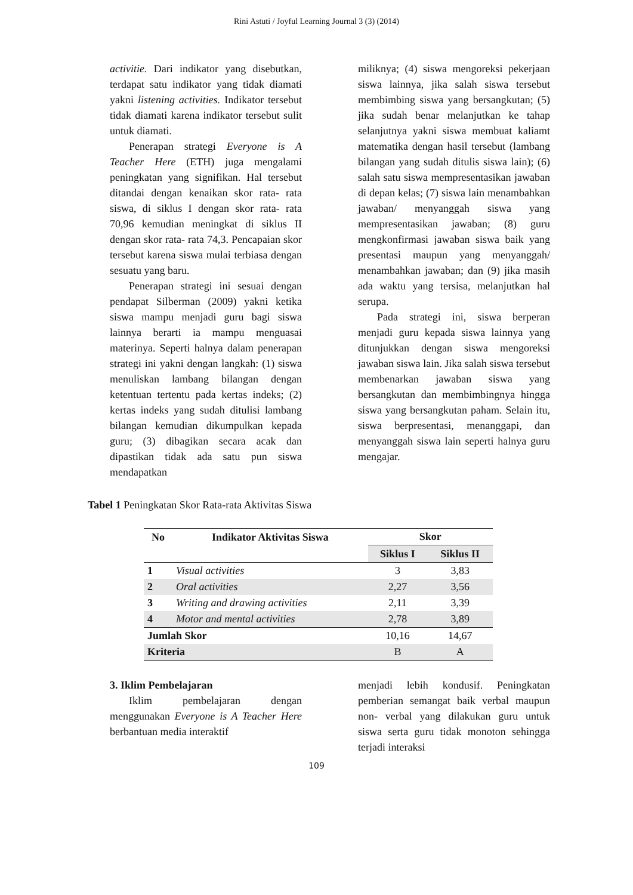Rini Astuti / Joyful Learning Journal 3 (3) (2014)
activitie. Dari indikator yang disebutkan, terdapat satu indikator yang tidak diamati yakni listening activities. Indikator tersebut tidak diamati karena indikator tersebut sulit untuk diamati.
Penerapan strategi Everyone is A Teacher Here (ETH) juga mengalami peningkatan yang signifikan. Hal tersebut ditandai dengan kenaikan skor rata- rata siswa, di siklus I dengan skor rata- rata 70,96 kemudian meningkat di siklus II dengan skor rata- rata 74,3. Pencapaian skor tersebut karena siswa mulai terbiasa dengan sesuatu yang baru.
Penerapan strategi ini sesuai dengan pendapat Silberman (2009) yakni ketika siswa mampu menjadi guru bagi siswa lainnya berarti ia mampu menguasai materinya. Seperti halnya dalam penerapan strategi ini yakni dengan langkah: (1) siswa menuliskan lambang bilangan dengan ketentuan tertentu pada kertas indeks; (2) kertas indeks yang sudah ditulisi lambang bilangan kemudian dikumpulkan kepada guru; (3) dibagikan secara acak dan dipastikan tidak ada satu pun siswa mendapatkan
miliknya; (4) siswa mengoreksi pekerjaan siswa lainnya, jika salah siswa tersebut membimbing siswa yang bersangkutan; (5) jika sudah benar melanjutkan ke tahap selanjutnya yakni siswa membuat kaliamt matematika dengan hasil tersebut (lambang bilangan yang sudah ditulis siswa lain); (6) salah satu siswa mempresentasikan jawaban di depan kelas; (7) siswa lain menambahkan jawaban/ menyanggah siswa yang mempresentasikan jawaban; (8) guru mengkonfirmasi jawaban siswa baik yang presentasi maupun yang menyanggah/ menambahkan jawaban; dan (9) jika masih ada waktu yang tersisa, melanjutkan hal serupa.
Pada strategi ini, siswa berperan menjadi guru kepada siswa lainnya yang ditunjukkan dengan siswa mengoreksi jawaban siswa lain. Jika salah siswa tersebut membenarkan jawaban siswa yang bersangkutan dan membimbingnya hingga siswa yang bersangkutan paham. Selain itu, siswa berpresentasi, menanggapi, dan menyanggah siswa lain seperti halnya guru mengajar.
Tabel 1 Peningkatan Skor Rata-rata Aktivitas Siswa
| No | Indikator Aktivitas Siswa | Skor | |
| --- | --- | --- | --- |
| | | Siklus I | Siklus II |
| 1 | Visual activities | 3 | 3,83 |
| 2 | Oral activities | 2,27 | 3,56 |
| 3 | Writing and drawing activities | 2,11 | 3,39 |
| 4 | Motor and mental activities | 2,78 | 3,89 |
| Jumlah Skor | | 10,16 | 14,67 |
| Kriteria | | B | A |
3. Iklim Pembelajaran
Iklim pembelajaran dengan menggunakan Everyone is A Teacher Here berbantuan media interaktif
menjadi lebih kondusif. Peningkatan pemberian semangat baik verbal maupun non- verbal yang dilakukan guru untuk siswa serta guru tidak monoton sehingga terjadi interaksi
109